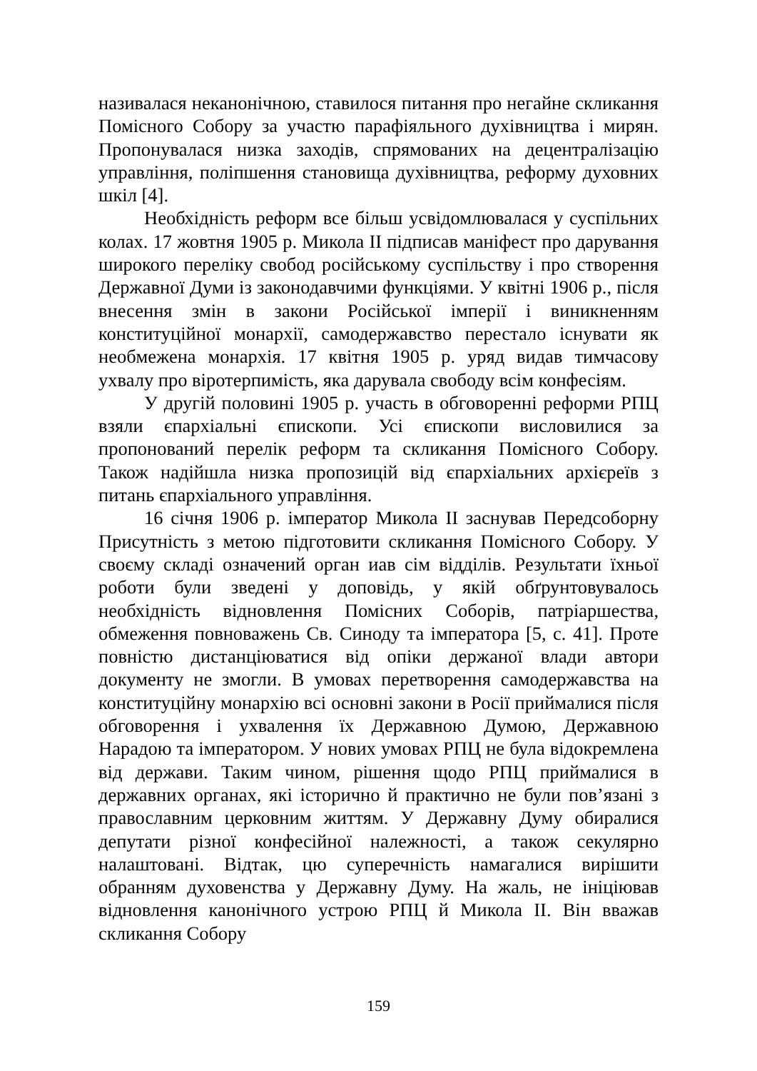називалася неканонічною, ставилося питання про негайне скликання Помісного Собору за участю парафіяльного духівництва і мирян. Пропонувалася низка заходів, спрямованих на децентралізацію управління, поліпшення становища духівництва, реформу духовних шкіл [4].
Необхідність реформ все більш усвідомлювалася у суспільних колах. 17 жовтня 1905 р. Микола II підписав маніфест про дарування широкого переліку свобод російському суспільству і про створення Державної Думи із законодавчими функціями. У квітні 1906 р., після внесення змін в закони Російської імперії і виникненням конституційної монархії, самодержавство перестало існувати як необмежена монархія. 17 квітня 1905 р. уряд видав тимчасову ухвалу про віротерпимість, яка дарувала свободу всім конфесіям.
У другій половині 1905 р. участь в обговоренні реформи РПЦ взяли єпархіальні єпископи. Усі єпископи висловилися за пропонований перелік реформ та скликання Помісного Собору. Також надійшла низка пропозицій від єпархіальних архієреїв з питань єпархіального управління.
16 січня 1906 р. імператор Микола II заснував Передсоборну Присутність з метою підготовити скликання Помісного Собору. У своєму складі означений орган иав сім відділів. Результати їхньої роботи були зведені у доповідь, у якій обґрунтовувалось необхідність відновлення Помісних Соборів, патріаршества, обмеження повноважень Св. Синоду та імператора [5, с. 41]. Проте повністю дистанціюватися від опіки держаної влади автори документу не змогли. В умовах перетворення самодержавства на конституційну монархію всі основні закони в Росії приймалися після обговорення і ухвалення їх Державною Думою, Державною Нарадою та імператором. У нових умовах РПЦ не була відокремлена від держави. Таким чином, рішення щодо РПЦ приймалися в державних органах, які історично й практично не були пов’язані з православним церковним життям. У Державну Думу обиралися депутати різної конфесійної належності, а також секулярно налаштовані. Відтак, цю суперечність намагалися вирішити обранням духовенства у Державну Думу. На жаль, не ініціював відновлення канонічного устрою РПЦ й Микола II. Він вважав скликання Собору
159